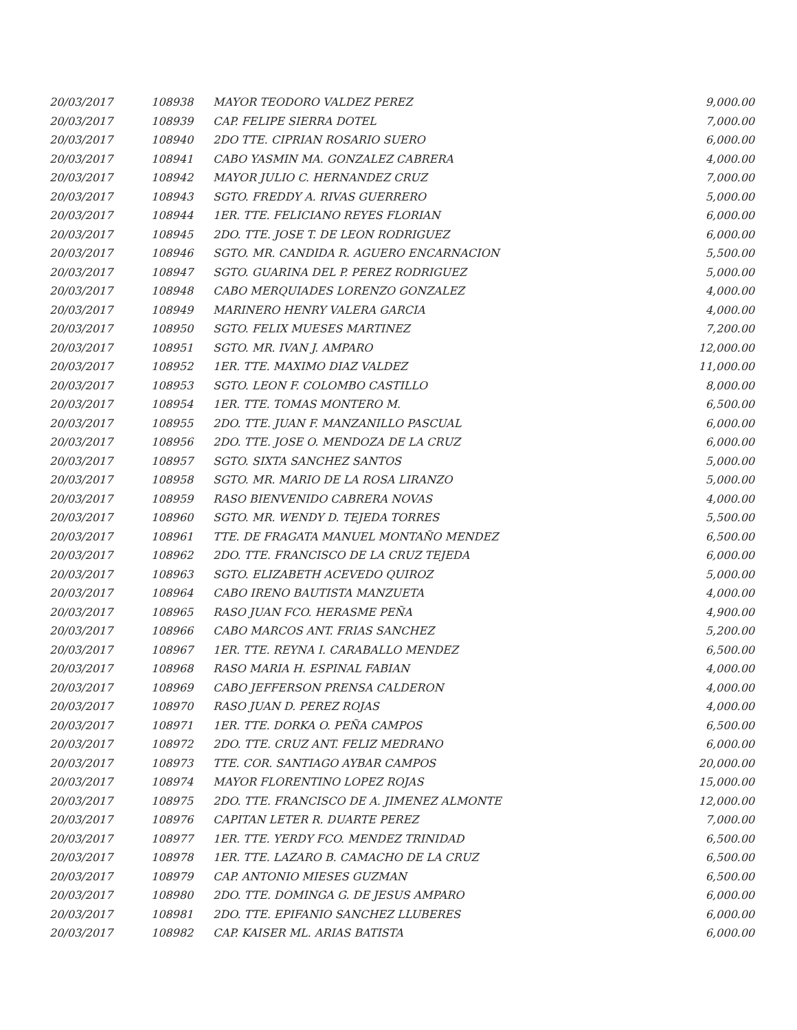| 20/03/2017 | 108938 | MAYOR TEODORO VALDEZ PEREZ | 9,000.00 |
| 20/03/2017 | 108939 | CAP. FELIPE SIERRA DOTEL | 7,000.00 |
| 20/03/2017 | 108940 | 2DO TTE. CIPRIAN ROSARIO SUERO | 6,000.00 |
| 20/03/2017 | 108941 | CABO YASMIN MA. GONZALEZ CABRERA | 4,000.00 |
| 20/03/2017 | 108942 | MAYOR JULIO C. HERNANDEZ CRUZ | 7,000.00 |
| 20/03/2017 | 108943 | SGTO. FREDDY A. RIVAS GUERRERO | 5,000.00 |
| 20/03/2017 | 108944 | 1ER. TTE. FELICIANO REYES FLORIAN | 6,000.00 |
| 20/03/2017 | 108945 | 2DO. TTE. JOSE T. DE LEON RODRIGUEZ | 6,000.00 |
| 20/03/2017 | 108946 | SGTO. MR. CANDIDA R. AGUERO ENCARNACION | 5,500.00 |
| 20/03/2017 | 108947 | SGTO. GUARINA DEL P. PEREZ RODRIGUEZ | 5,000.00 |
| 20/03/2017 | 108948 | CABO MERQUIADES LORENZO GONZALEZ | 4,000.00 |
| 20/03/2017 | 108949 | MARINERO HENRY VALERA GARCIA | 4,000.00 |
| 20/03/2017 | 108950 | SGTO. FELIX MUESES MARTINEZ | 7,200.00 |
| 20/03/2017 | 108951 | SGTO. MR. IVAN J. AMPARO | 12,000.00 |
| 20/03/2017 | 108952 | 1ER. TTE. MAXIMO DIAZ VALDEZ | 11,000.00 |
| 20/03/2017 | 108953 | SGTO. LEON F. COLOMBO CASTILLO | 8,000.00 |
| 20/03/2017 | 108954 | 1ER. TTE. TOMAS MONTERO M. | 6,500.00 |
| 20/03/2017 | 108955 | 2DO. TTE. JUAN F. MANZANILLO PASCUAL | 6,000.00 |
| 20/03/2017 | 108956 | 2DO. TTE. JOSE O. MENDOZA DE LA CRUZ | 6,000.00 |
| 20/03/2017 | 108957 | SGTO. SIXTA SANCHEZ SANTOS | 5,000.00 |
| 20/03/2017 | 108958 | SGTO. MR. MARIO DE LA ROSA LIRANZO | 5,000.00 |
| 20/03/2017 | 108959 | RASO BIENVENIDO CABRERA NOVAS | 4,000.00 |
| 20/03/2017 | 108960 | SGTO. MR. WENDY D. TEJEDA TORRES | 5,500.00 |
| 20/03/2017 | 108961 | TTE. DE FRAGATA MANUEL MONTAÑO MENDEZ | 6,500.00 |
| 20/03/2017 | 108962 | 2DO. TTE. FRANCISCO DE LA CRUZ TEJEDA | 6,000.00 |
| 20/03/2017 | 108963 | SGTO. ELIZABETH ACEVEDO QUIROZ | 5,000.00 |
| 20/03/2017 | 108964 | CABO IRENO BAUTISTA MANZUETA | 4,000.00 |
| 20/03/2017 | 108965 | RASO JUAN FCO. HERASME PEÑA | 4,900.00 |
| 20/03/2017 | 108966 | CABO MARCOS ANT. FRIAS SANCHEZ | 5,200.00 |
| 20/03/2017 | 108967 | 1ER. TTE. REYNA I. CARABALLO MENDEZ | 6,500.00 |
| 20/03/2017 | 108968 | RASO MARIA H. ESPINAL FABIAN | 4,000.00 |
| 20/03/2017 | 108969 | CABO JEFFERSON PRENSA CALDERON | 4,000.00 |
| 20/03/2017 | 108970 | RASO JUAN D. PEREZ ROJAS | 4,000.00 |
| 20/03/2017 | 108971 | 1ER. TTE. DORKA O. PEÑA CAMPOS | 6,500.00 |
| 20/03/2017 | 108972 | 2DO. TTE. CRUZ ANT. FELIZ MEDRANO | 6,000.00 |
| 20/03/2017 | 108973 | TTE. COR. SANTIAGO AYBAR CAMPOS | 20,000.00 |
| 20/03/2017 | 108974 | MAYOR FLORENTINO LOPEZ ROJAS | 15,000.00 |
| 20/03/2017 | 108975 | 2DO. TTE. FRANCISCO DE A. JIMENEZ ALMONTE | 12,000.00 |
| 20/03/2017 | 108976 | CAPITAN LETER R. DUARTE PEREZ | 7,000.00 |
| 20/03/2017 | 108977 | 1ER. TTE. YERDY FCO. MENDEZ TRINIDAD | 6,500.00 |
| 20/03/2017 | 108978 | 1ER. TTE. LAZARO B. CAMACHO DE LA CRUZ | 6,500.00 |
| 20/03/2017 | 108979 | CAP. ANTONIO MIESES GUZMAN | 6,500.00 |
| 20/03/2017 | 108980 | 2DO. TTE. DOMINGA G. DE JESUS AMPARO | 6,000.00 |
| 20/03/2017 | 108981 | 2DO. TTE. EPIFANIO SANCHEZ LLUBERES | 6,000.00 |
| 20/03/2017 | 108982 | CAP. KAISER ML. ARIAS BATISTA | 6,000.00 |